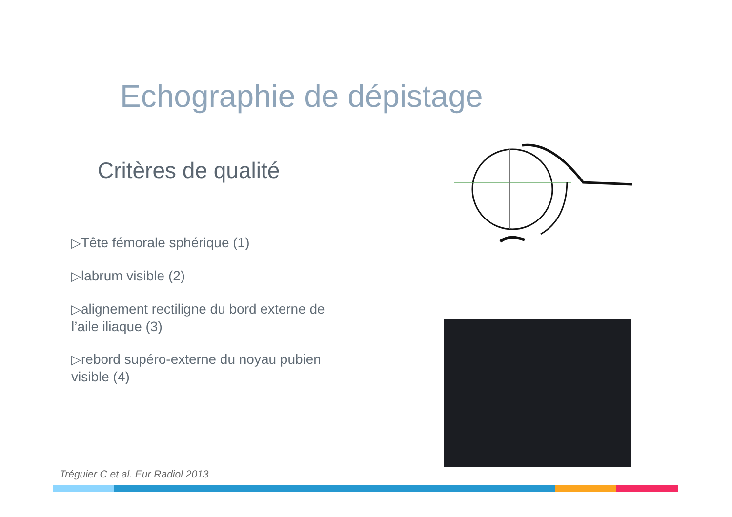Echographie de dépistage
Critères de qualité
▷Tête fémorale sphérique (1)
▷labrum visible (2)
▷alignement rectiligne du bord externe de l’aile iliaque (3)
▷rebord supéro-externe du noyau pubien visible (4)
Tréguier C et al. Eur Radiol 2013